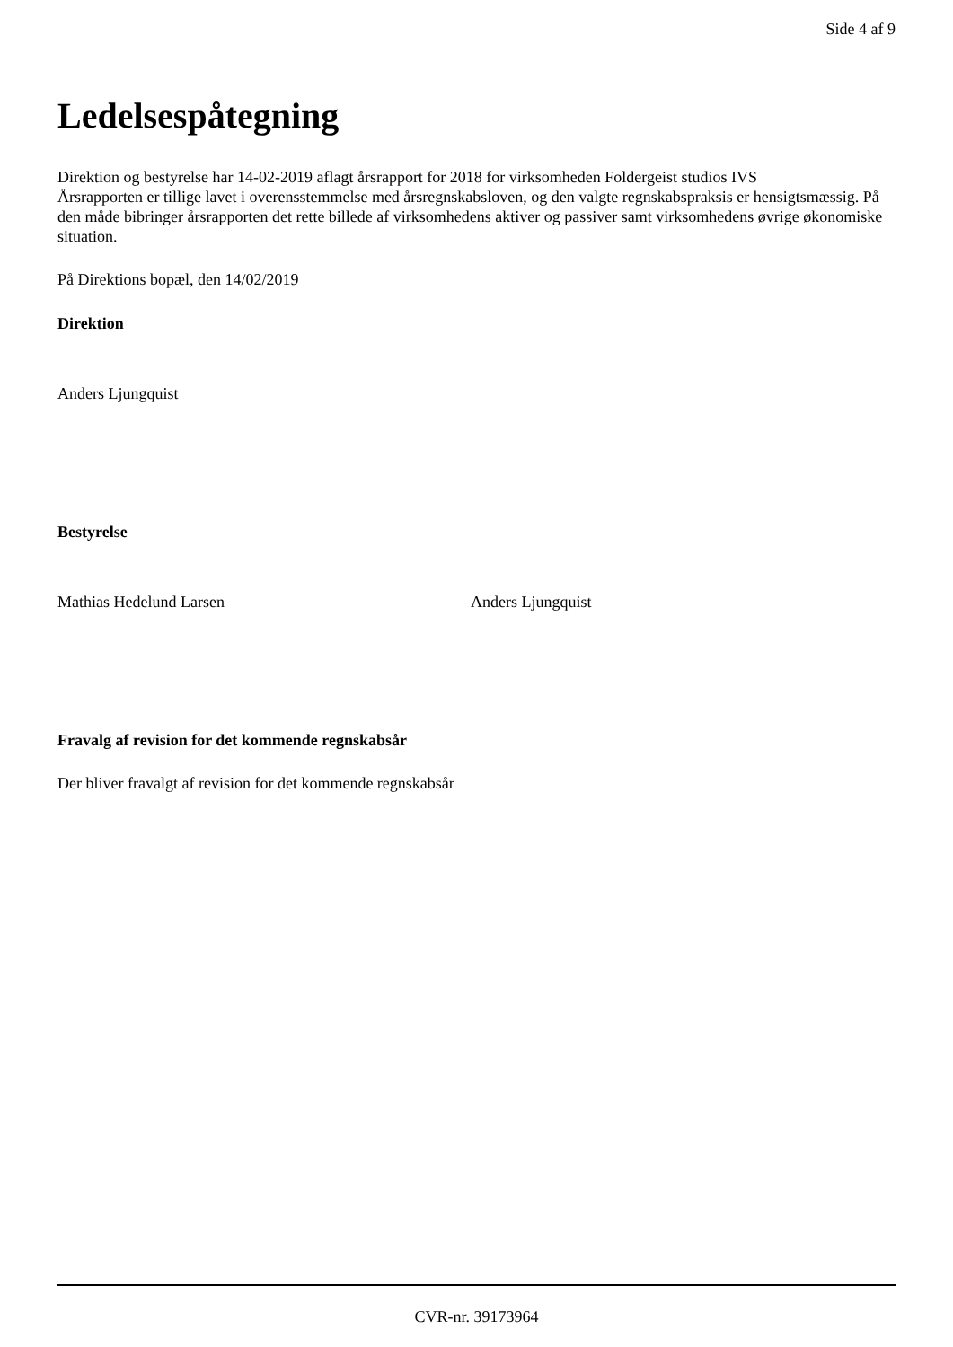Side 4 af 9
Ledelsespåtegning
Direktion og bestyrelse har 14-02-2019 aflagt årsrapport for 2018 for virksomheden Foldergeist studios IVS
Årsrapporten er tillige lavet i overensstemmelse med årsregnskabsloven, og den valgte regnskabspraksis er hensigtsmæssig. På den måde bibringer årsrapporten det rette billede af virksomhedens aktiver og passiver samt virksomhedens øvrige økonomiske situation.
På Direktions bopæl, den 14/02/2019
Direktion
Anders Ljungquist
Bestyrelse
Mathias Hedelund Larsen Anders Ljungquist
Fravalg af revision for det kommende regnskabsår
Der bliver fravalgt af revision for det kommende regnskabsår
CVR-nr. 39173964